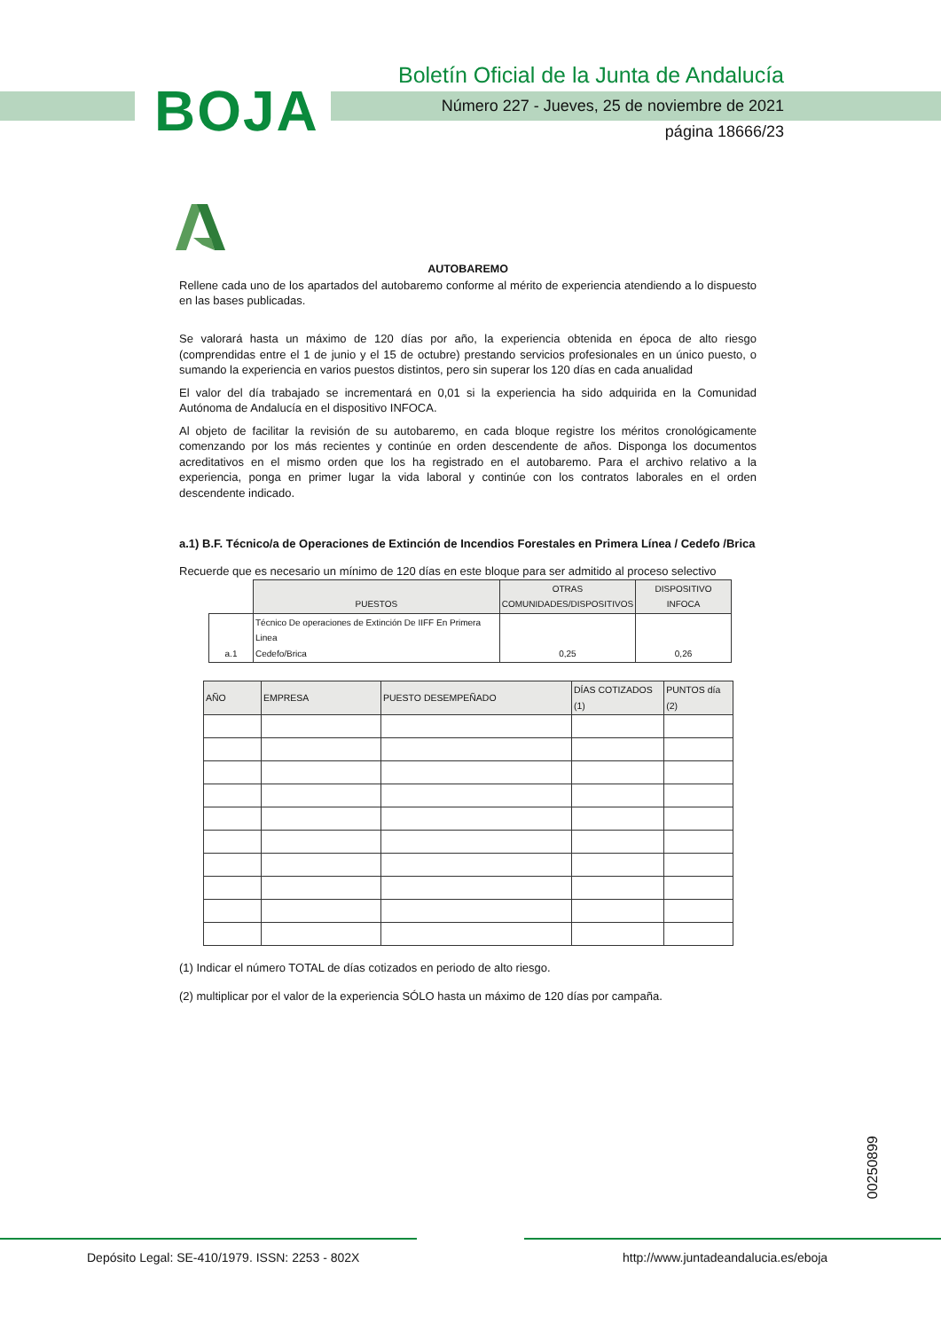BOJA
Boletín Oficial de la Junta de Andalucía
Número 227 - Jueves, 25 de noviembre de 2021
página 18666/23
AUTOBAREMO
Rellene cada uno de los apartados del autobaremo conforme al mérito de experiencia atendiendo a lo dispuesto en las bases publicadas.
Se valorará hasta un máximo de 120 días por año, la experiencia obtenida en época de alto riesgo (comprendidas entre el 1 de junio y el 15 de octubre) prestando servicios profesionales en un único puesto, o sumando la experiencia en varios puestos distintos, pero sin superar los 120 días en cada anualidad
El valor del día trabajado se incrementará en 0,01 si la experiencia ha sido adquirida en la Comunidad Autónoma de Andalucía en el dispositivo INFOCA.
Al objeto de facilitar la revisión de su autobaremo, en cada bloque registre los méritos cronológicamente comenzando por los más recientes y continúe en orden descendente de años. Disponga los documentos acreditativos en el mismo orden que los ha registrado en el autobaremo. Para el archivo relativo a la experiencia, ponga en primer lugar la vida laboral y continúe con los contratos laborales en el orden descendente indicado.
a.1) B.F. Técnico/a de Operaciones de Extinción de Incendios Forestales en Primera Línea / Cedefo /Brica
Recuerde que es necesario un mínimo de 120 días en este bloque para ser admitido al proceso selectivo
| | PUESTOS | OTRAS COMUNIDADES/DISPOSITIVOS | DISPOSITIVO INFOCA |
| a.1 | Técnico De operaciones de Extinción De IIFF En Primera Linea Cedefo/Brica | 0,25 | 0,26 |
| AÑO | EMPRESA | PUESTO DESEMPEÑADO | DÍAS COTIZADOS (1) | PUNTOS día (2) |
| --- | --- | --- | --- | --- |
(1) Indicar el número TOTAL de días cotizados en periodo de alto riesgo.
(2) multiplicar por el valor de la experiencia SÓLO hasta un máximo de 120 días por campaña.
00250899
Depósito Legal: SE-410/1979. ISSN: 2253 - 802X http://www.juntadeandalucia.es/eboja